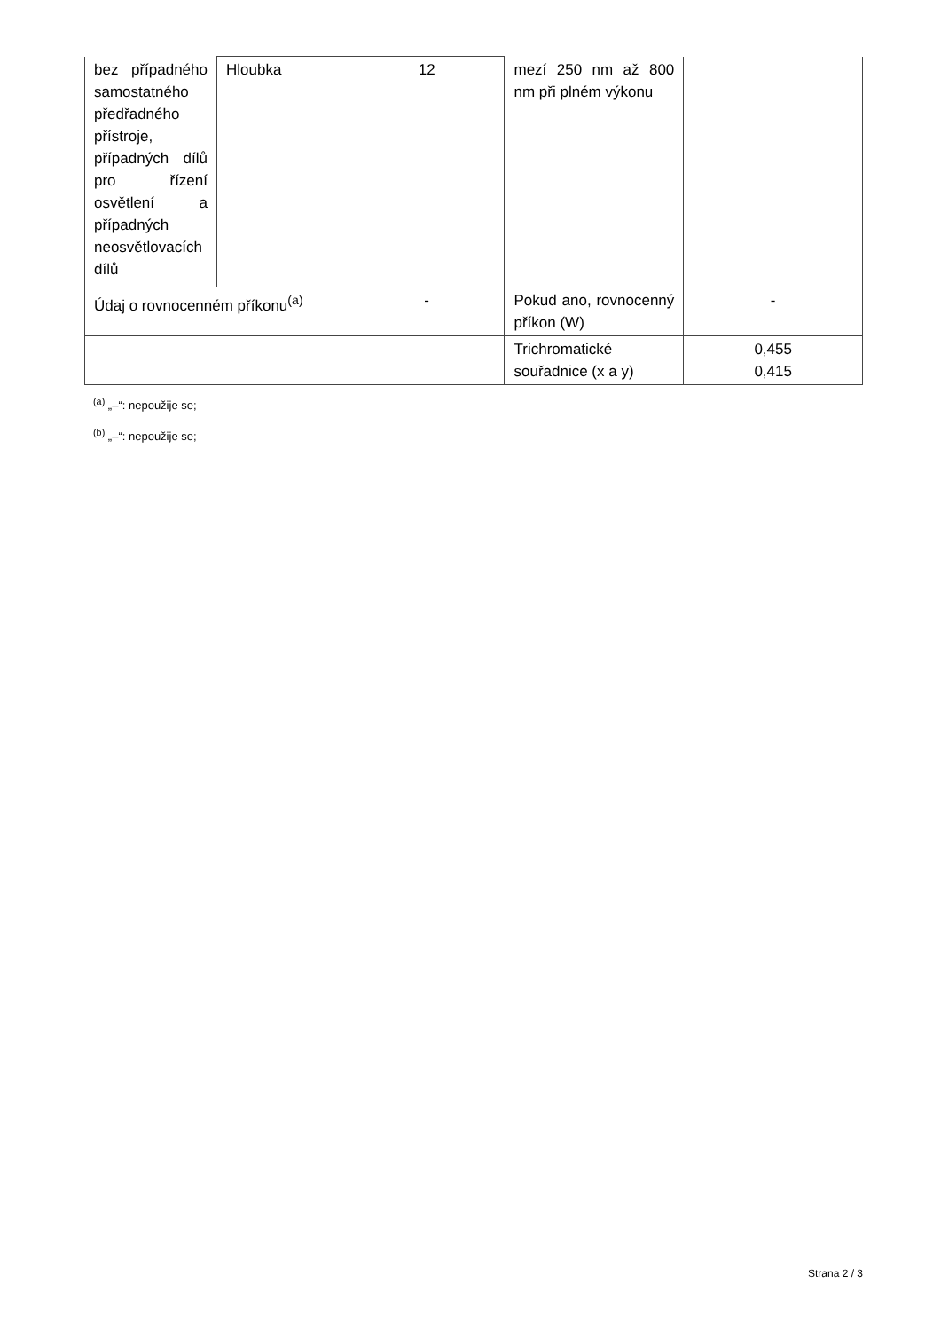| bez případného samostatného předřadného přístroje, případných dílů pro řízení osvětlení a případných neosvětlovacích dílů | Hloubka | 12 | mezí 250 nm až 800 nm při plném výkonu | |
| Údaj o rovnocenném příkonu<sup>(a)</sup> | | - | Pokud ano, rovnocenný příkon (W) | - |
| | | | Trichromatické souřadnice (x a y) | 0,455 0,415 |
<sup>(a)</sup> „–“: nepoužije se;
<sup>(b)</sup> „–“: nepoužije se;
Strana 2 / 3